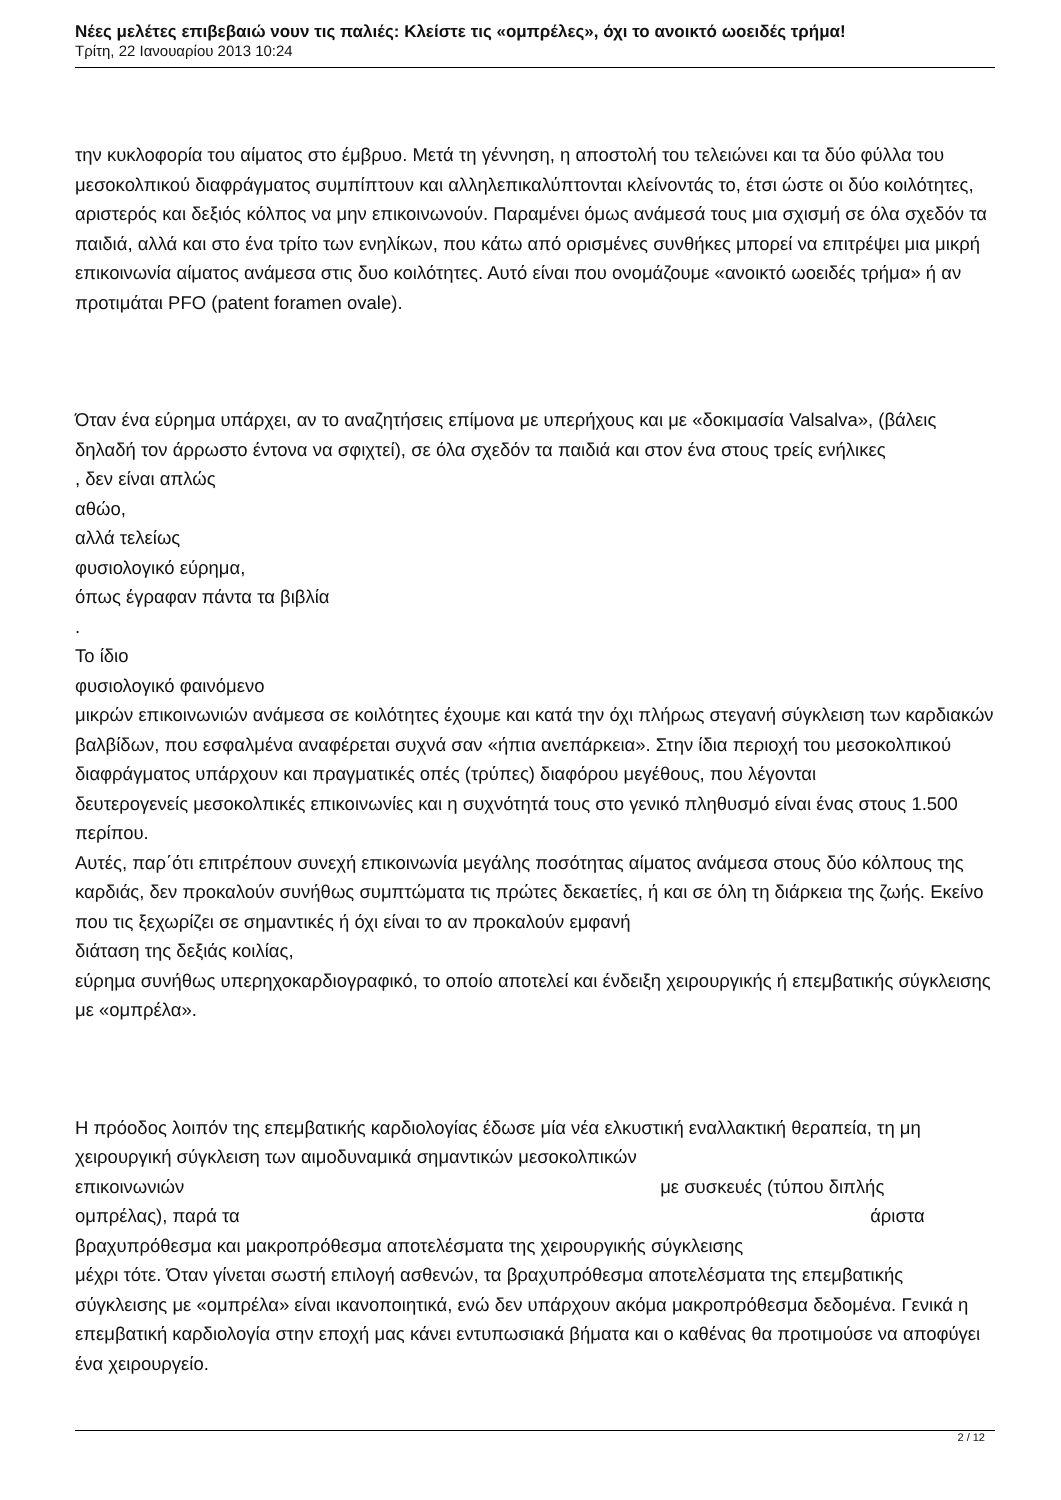Νέες μελέτες επιβεβαιώ νουν τις παλιές: Κλείστε τις «ομπρέλες», όχι το ανοικτό ωοειδές τρήμα!
Τρίτη, 22 Ιανουαρίου 2013 10:24
την κυκλοφορία του αίματος στο έμβρυο. Μετά τη γέννηση, η αποστολή του τελειώνει και τα δύο φύλλα του μεσοκολπικού διαφράγματος συμπίπτουν και αλληλεπικαλύπτονται κλείνοντάς το, έτσι ώστε οι δύο κοιλότητες, αριστερός και δεξιός κόλπος να μην επικοινωνούν. Παραμένει όμως ανάμεσά τους μια σχισμή σε όλα σχεδόν τα παιδιά, αλλά και στο ένα τρίτο των ενηλίκων, που κάτω από ορισμένες συνθήκες μπορεί να επιτρέψει μια μικρή επικοινωνία αίματος ανάμεσα στις δυο κοιλότητες. Αυτό είναι που ονομάζουμε «ανοικτό ωοειδές τρήμα» ή αν προτιμάται PFO (patent foramen ovale).
Όταν ένα εύρημα υπάρχει, αν το αναζητήσεις επίμονα με υπερήχους και με «δοκιμασία Valsalva», (βάλεις δηλαδή τον άρρωστο έντονα να σφιχτεί), σε όλα σχεδόν τα παιδιά και στον ένα στους τρείς ενήλικες
, δεν είναι απλώς
αθώο,
αλλά τελείως
φυσιολογικό εύρημα,
όπως έγραφαν πάντα τα βιβλία
.
Το ίδιο
φυσιολογικό φαινόμενο
μικρών επικοινωνιών ανάμεσα σε κοιλότητες έχουμε και κατά την όχι πλήρως στεγανή σύγκλειση των καρδιακών βαλβίδων, που εσφαλμένα αναφέρεται συχνά σαν «ήπια ανεπάρκεια». Στην ίδια περιοχή του μεσοκολπικού διαφράγματος υπάρχουν και πραγματικές οπές (τρύπες) διαφόρου μεγέθους, που λέγονται
δευτερογενείς μεσοκολπικές επικοινωνίες και η συχνότητά τους στο γενικό πληθυσμό είναι ένας στους 1.500 περίπου.
Αυτές, παρ΄ότι επιτρέπουν συνεχή επικοινωνία μεγάλης ποσότητας αίματος ανάμεσα στους δύο κόλπους της καρδιάς, δεν προκαλούν συνήθως συμπτώματα τις πρώτες δεκαετίες, ή και σε όλη τη διάρκεια της ζωής. Εκείνο που τις ξεχωρίζει σε σημαντικές ή όχι είναι το αν προκαλούν εμφανή
διάταση της δεξιάς κοιλίας,
εύρημα συνήθως υπερηχοκαρδιογραφικό, το οποίο αποτελεί και ένδειξη χειρουργικής ή επεμβατικής σύγκλεισης με «ομπρέλα».
Η πρόοδος λοιπόν της επεμβατικής καρδιολογίας έδωσε μία νέα ελκυστική εναλλακτική θεραπεία, τη μη χειρουργική σύγκλειση των αιμοδυναμικά σημαντικών μεσοκολπικών
επικοινωνιών με συσκευές (τύπου διπλής
ομπρέλας), παρά τα άριστα
βραχυπρόθεσμα και μακροπρόθεσμα αποτελέσματα της χειρουργικής σύγκλεισης
μέχρι τότε. Όταν γίνεται σωστή επιλογή ασθενών, τα βραχυπρόθεσμα αποτελέσματα της επεμβατικής σύγκλεισης με «ομπρέλα» είναι ικανοποιητικά, ενώ δεν υπάρχουν ακόμα μακροπρόθεσμα δεδομένα. Γενικά η επεμβατική καρδιολογία στην εποχή μας κάνει εντυπωσιακά βήματα και ο καθένας θα προτιμούσε να αποφύγει ένα χειρουργείο.
2 / 12